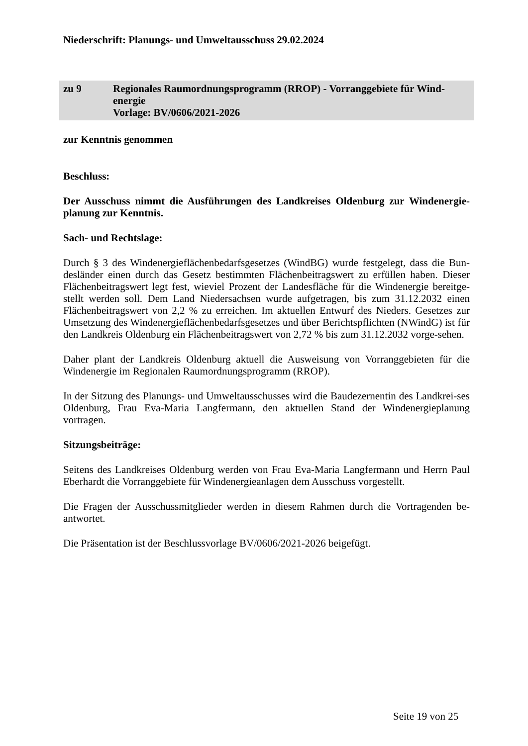Niederschrift: Planungs- und Umweltausschuss 29.02.2024
zu 9 Regionales Raumordnungsprogramm (RROP) - Vorranggebiete für Wind-
energie
Vorlage: BV/0606/2021-2026
zur Kenntnis genommen
Beschluss:
Der Ausschuss nimmt die Ausführungen des Landkreises Oldenburg zur Windenergie-planung zur Kenntnis.
Sach- und Rechtslage:
Durch § 3 des Windenergieflächenbedarfsgesetzes (WindBG) wurde festgelegt, dass die Bun-desländer einen durch das Gesetz bestimmten Flächenbeitragswert zu erfüllen haben. Dieser Flächenbeitragswert legt fest, wieviel Prozent der Landesfläche für die Windenergie bereitge-stellt werden soll. Dem Land Niedersachsen wurde aufgetragen, bis zum 31.12.2032 einen Flächenbeitragswert von 2,2 % zu erreichen. Im aktuellen Entwurf des Nieders. Gesetzes zur Umsetzung des Windenergieflächenbedarfsgesetzes und über Berichtspflichten (NWindG) ist für den Landkreis Oldenburg ein Flächenbeitragswert von 2,72 % bis zum 31.12.2032 vorge-sehen.
Daher plant der Landkreis Oldenburg aktuell die Ausweisung von Vorranggebieten für die Windenergie im Regionalen Raumordnungsprogramm (RROP).
In der Sitzung des Planungs- und Umweltausschusses wird die Baudezernentin des Landkrei-ses Oldenburg, Frau Eva-Maria Langfermann, den aktuellen Stand der Windenergieplanung vortragen.
Sitzungsbeiträge:
Seitens des Landkreises Oldenburg werden von Frau Eva-Maria Langfermann und Herrn Paul Eberhardt die Vorranggebiete für Windenergieanlagen dem Ausschuss vorgestellt.
Die Fragen der Ausschussmitglieder werden in diesem Rahmen durch die Vortragenden be-antwortet.
Die Präsentation ist der Beschlussvorlage BV/0606/2021-2026 beigefügt.
Seite 19 von 25